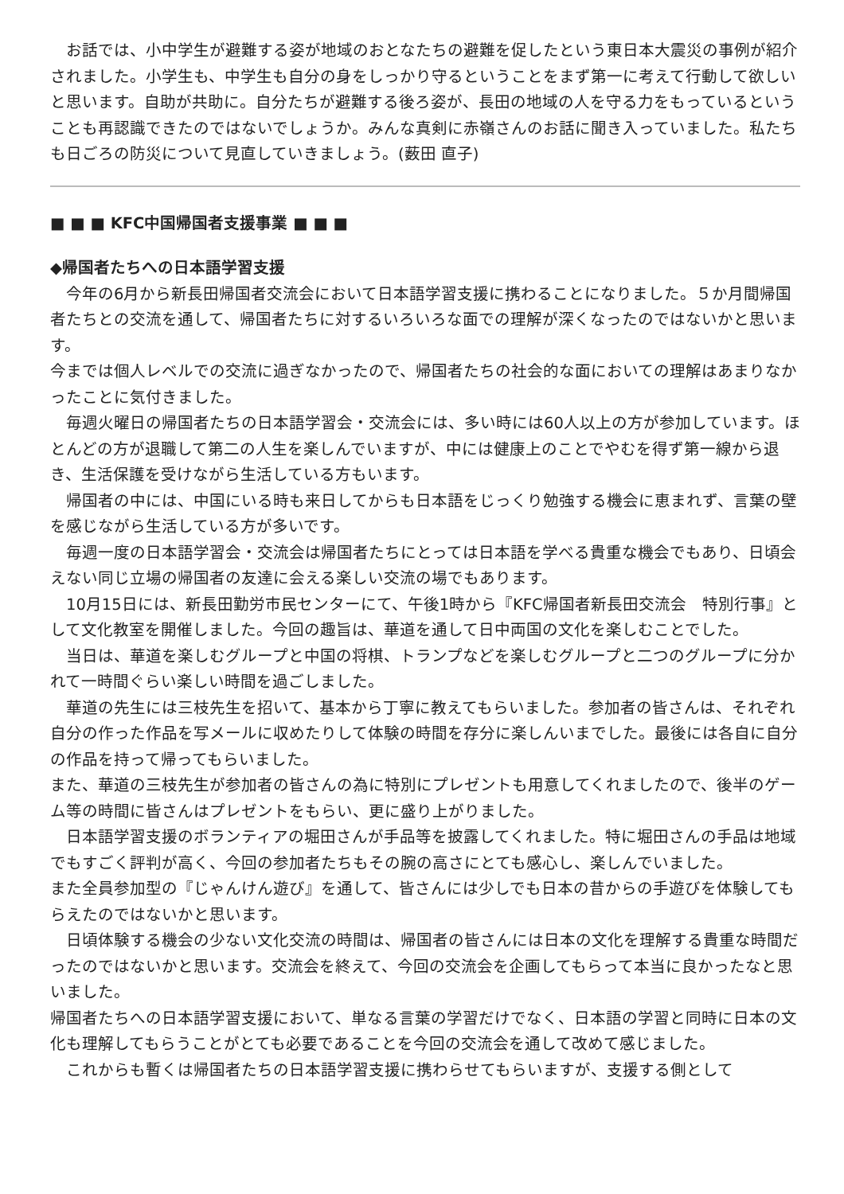お話では、小中学生が避難する姿が地域のおとなたちの避難を促したという東日本大震災の事例が紹介されました。小学生も、中学生も自分の身をしっかり守るということをまず第一に考えて行動して欲しいと思います。自助が共助に。自分たちが避難する後ろ姿が、長田の地域の人を守る力をもっているということも再認識できたのではないでしょうか。みんな真剣に赤嶺さんのお話に聞き入っていました。私たちも日ごろの防災について見直していきましょう。(薮田 直子)
■ ■ ■ KFC中国帰国者支援事業 ■ ■ ■
◆帰国者たちへの日本語学習支援
　今年の6月から新長田帰国者交流会において日本語学習支援に携わることになりました。５か月間帰国者たちとの交流を通して、帰国者たちに対するいろいろな面での理解が深くなったのではないかと思います。
今までは個人レベルでの交流に過ぎなかったので、帰国者たちの社会的な面においての理解はあまりなかったことに気付きました。
　毎週火曜日の帰国者たちの日本語学習会・交流会には、多い時には60人以上の方が参加しています。ほとんどの方が退職して第二の人生を楽しんでいますが、中には健康上のことでやむを得ず第一線から退き、生活保護を受けながら生活している方もいます。
　帰国者の中には、中国にいる時も来日してからも日本語をじっくり勉強する機会に恵まれず、言葉の壁を感じながら生活している方が多いです。
　毎週一度の日本語学習会・交流会は帰国者たちにとっては日本語を学べる貴重な機会でもあり、日頃会えない同じ立場の帰国者の友達に会える楽しい交流の場でもあります。
　10月15日には、新長田勤労市民センターにて、午後1時から『KFC帰国者新長田交流会　特別行事』として文化教室を開催しました。今回の趣旨は、華道を通して日中両国の文化を楽しむことでした。
　当日は、華道を楽しむグループと中国の将棋、トランプなどを楽しむグループと二つのグループに分かれて一時間ぐらい楽しい時間を過ごしました。
　華道の先生には三枝先生を招いて、基本から丁寧に教えてもらいました。参加者の皆さんは、それぞれ自分の作った作品を写メールに収めたりして体験の時間を存分に楽しんいまでした。最後には各自に自分の作品を持って帰ってもらいました。
また、華道の三枝先生が参加者の皆さんの為に特別にプレゼントも用意してくれましたので、後半のゲーム等の時間に皆さんはプレゼントをもらい、更に盛り上がりました。
　日本語学習支援のボランティアの堀田さんが手品等を披露してくれました。特に堀田さんの手品は地域でもすごく評判が高く、今回の参加者たちもその腕の高さにとても感心し、楽しんでいました。
また全員参加型の『じゃんけん遊び』を通して、皆さんには少しでも日本の昔からの手遊びを体験してもらえたのではないかと思います。
　日頃体験する機会の少ない文化交流の時間は、帰国者の皆さんには日本の文化を理解する貴重な時間だったのではないかと思います。交流会を終えて、今回の交流会を企画してもらって本当に良かったなと思いました。
帰国者たちへの日本語学習支援において、単なる言葉の学習だけでなく、日本語の学習と同時に日本の文化も理解してもらうことがとても必要であることを今回の交流会を通して改めて感じました。
　これからも暫くは帰国者たちの日本語学習支援に携わらせてもらいますが、支援する側として